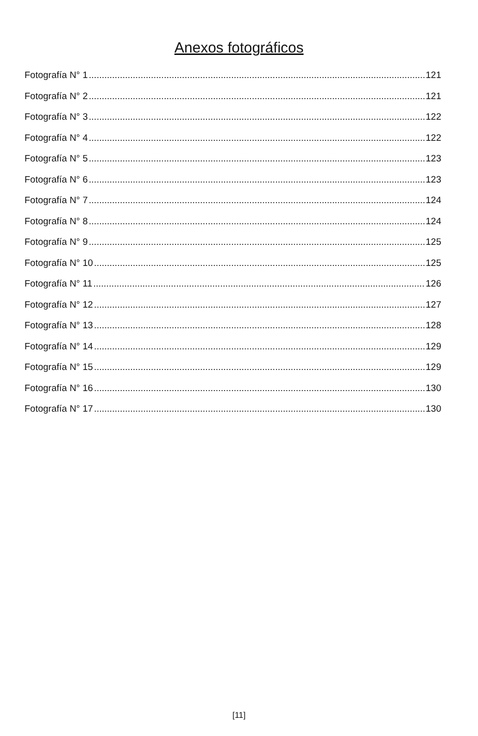Anexos fotográficos
Fotografía N° 1 121
Fotografía N° 2 121
Fotografía N° 3 122
Fotografía N° 4 122
Fotografía N° 5 123
Fotografía N° 6 123
Fotografía N° 7 124
Fotografía N° 8 124
Fotografía N° 9 125
Fotografía N° 10 125
Fotografía N° 11 126
Fotografía N° 12 127
Fotografía N° 13 128
Fotografía N° 14 129
Fotografía N° 15 129
Fotografía N° 16 130
Fotografía N° 17 130
[11]